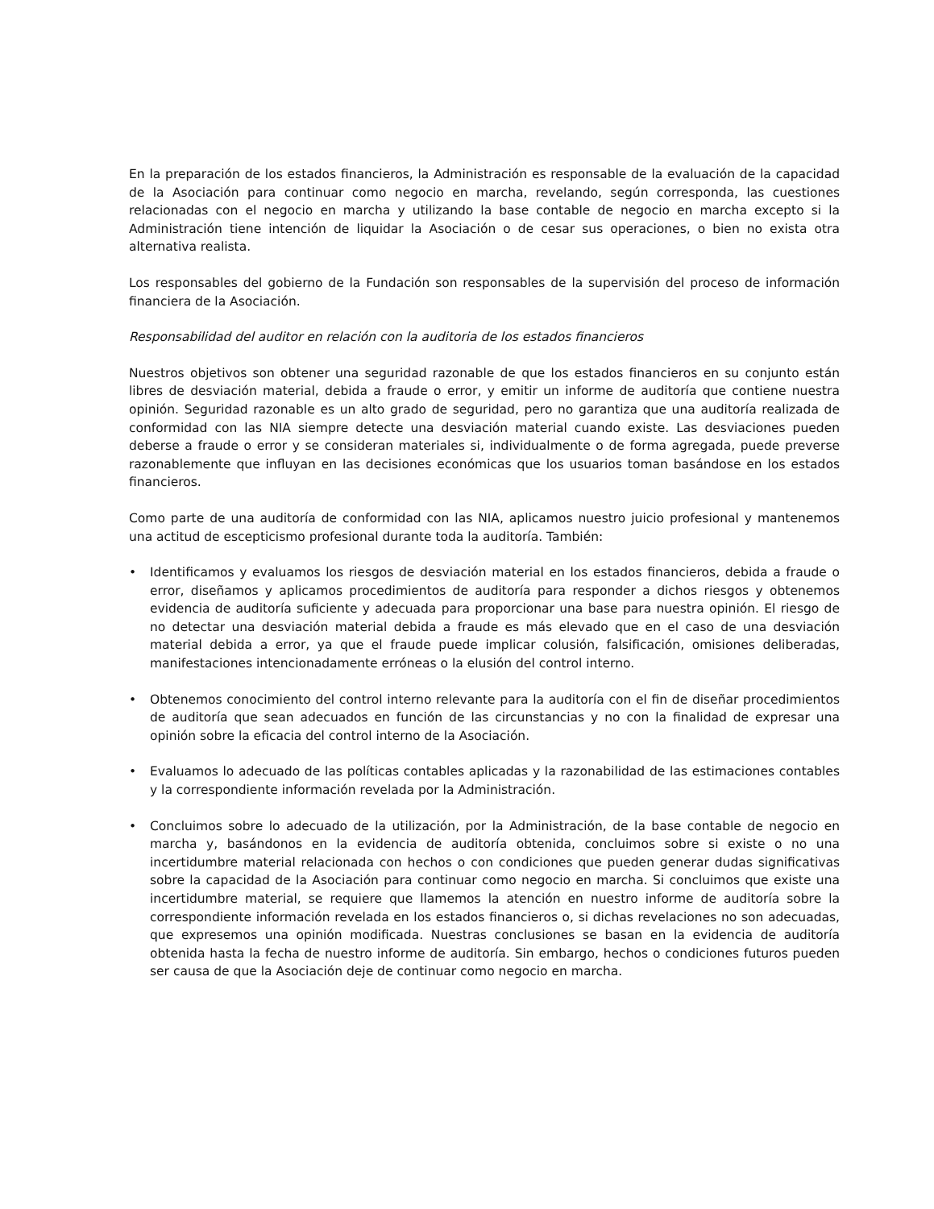En la preparación de los estados financieros, la Administración es responsable de la evaluación de la capacidad de la Asociación para continuar como negocio en marcha, revelando, según corresponda, las cuestiones relacionadas con el negocio en marcha y utilizando la base contable de negocio en marcha excepto si la Administración tiene intención de liquidar la Asociación o de cesar sus operaciones, o bien no exista otra alternativa realista.
Los responsables del gobierno de la Fundación son responsables de la supervisión del proceso de información financiera de la Asociación.
Responsabilidad del auditor en relación con la auditoria de los estados financieros
Nuestros objetivos son obtener una seguridad razonable de que los estados financieros en su conjunto están libres de desviación material, debida a fraude o error, y emitir un informe de auditoría que contiene nuestra opinión. Seguridad razonable es un alto grado de seguridad, pero no garantiza que una auditoría realizada de conformidad con las NIA siempre detecte una desviación material cuando existe. Las desviaciones pueden deberse a fraude o error y se consideran materiales si, individualmente o de forma agregada, puede preverse razonablemente que influyan en las decisiones económicas que los usuarios toman basándose en los estados financieros.
Como parte de una auditoría de conformidad con las NIA, aplicamos nuestro juicio profesional y mantenemos una actitud de escepticismo profesional durante toda la auditoría. También:
• Identificamos y evaluamos los riesgos de desviación material en los estados financieros, debida a fraude o error, diseñamos y aplicamos procedimientos de auditoría para responder a dichos riesgos y obtenemos evidencia de auditoría suficiente y adecuada para proporcionar una base para nuestra opinión. El riesgo de no detectar una desviación material debida a fraude es más elevado que en el caso de una desviación material debida a error, ya que el fraude puede implicar colusión, falsificación, omisiones deliberadas, manifestaciones intencionadamente erróneas o la elusión del control interno.
• Obtenemos conocimiento del control interno relevante para la auditoría con el fin de diseñar procedimientos de auditoría que sean adecuados en función de las circunstancias y no con la finalidad de expresar una opinión sobre la eficacia del control interno de la Asociación.
• Evaluamos lo adecuado de las políticas contables aplicadas y la razonabilidad de las estimaciones contables y la correspondiente información revelada por la Administración.
• Concluimos sobre lo adecuado de la utilización, por la Administración, de la base contable de negocio en marcha y, basándonos en la evidencia de auditoría obtenida, concluimos sobre si existe o no una incertidumbre material relacionada con hechos o con condiciones que pueden generar dudas significativas sobre la capacidad de la Asociación para continuar como negocio en marcha. Si concluimos que existe una incertidumbre material, se requiere que llamemos la atención en nuestro informe de auditoría sobre la correspondiente información revelada en los estados financieros o, si dichas revelaciones no son adecuadas, que expresemos una opinión modificada. Nuestras conclusiones se basan en la evidencia de auditoría obtenida hasta la fecha de nuestro informe de auditoría. Sin embargo, hechos o condiciones futuros pueden ser causa de que la Asociación deje de continuar como negocio en marcha.